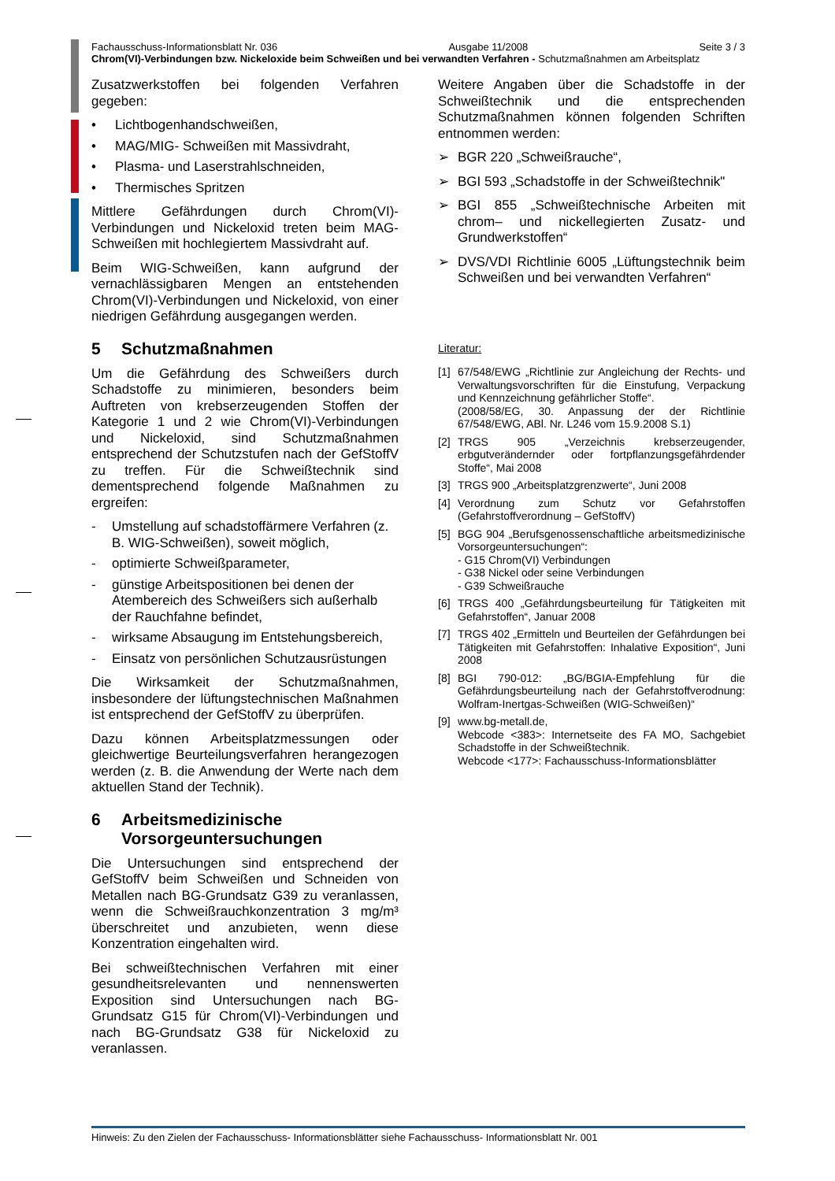Fachausschuss-Informationsblatt Nr. 036 Ausgabe 11/2008 Seite 3 / 3
Chrom(VI)-Verbindungen bzw. Nickeloxide beim Schweißen und bei verwandten Verfahren - Schutzmaßnahmen am Arbeitsplatz
Zusatzwerkstoffen bei folgenden Verfahren gegeben:
• Lichtbogenhandschweißen,
• MAG/MIG- Schweißen mit Massivdraht,
• Plasma- und Laserstrahlschneiden,
• Thermisches Spritzen
Mittlere Gefährdungen durch Chrom(VI)-Verbindungen und Nickeloxid treten beim MAG-Schweißen mit hochlegiertem Massivdraht auf.
Beim WIG-Schweißen, kann aufgrund der vernachlässigbaren Mengen an entstehenden Chrom(VI)-Verbindungen und Nickeloxid, von einer niedrigen Gefährdung ausgegangen werden.
5 Schutzmaßnahmen
Um die Gefährdung des Schweißers durch Schadstoffe zu minimieren, besonders beim Auftreten von krebserzeugenden Stoffen der Kategorie 1 und 2 wie Chrom(VI)-Verbindungen und Nickeloxid, sind Schutzmaßnahmen entsprechend der Schutzstufen nach der GefStoffV zu treffen. Für die Schweißtechnik sind dementsprechend folgende Maßnahmen zu ergreifen:
- Umstellung auf schadstoffärmere Verfahren (z. B. WIG-Schweißen), soweit möglich,
- optimierte Schweißparameter,
- günstige Arbeitspositionen bei denen der Atembereich des Schweißers sich außerhalb der Rauchfahne befindet,
- wirksame Absaugung im Entstehungsbereich,
- Einsatz von persönlichen Schutzausrüstungen
Die Wirksamkeit der Schutzmaßnahmen, insbesondere der lüftungstechnischen Maßnahmen ist entsprechend der GefStoffV zu überprüfen.
Dazu können Arbeitsplatzmessungen oder gleichwertige Beurteilungsverfahren herangezogen werden (z. B. die Anwendung der Werte nach dem aktuellen Stand der Technik).
6 Arbeitsmedizinische Vorsorgeuntersuchungen
Die Untersuchungen sind entsprechend der GefStoffV beim Schweißen und Schneiden von Metallen nach BG-Grundsatz G39 zu veranlassen, wenn die Schweißrauchkonzentration 3 mg/m³ überschreitet und anzubieten, wenn diese Konzentration eingehalten wird.
Bei schweißtechnischen Verfahren mit einer gesundheitsrelevanten und nennenswerten Exposition sind Untersuchungen nach BG-Grundsatz G15 für Chrom(VI)-Verbindungen und nach BG-Grundsatz G38 für Nickeloxid zu veranlassen.
Weitere Angaben über die Schadstoffe in der Schweißtechnik und die entsprechenden Schutzmaßnahmen können folgenden Schriften entnommen werden:
➢ BGR 220 „Schweißrauche“,
➢ BGI 593 „Schadstoffe in der Schweißtechnik"
➢ BGI 855 „Schweißtechnische Arbeiten mit chrom– und nickellegierten Zusatz- und Grundwerkstoffen“
➢ DVS/VDI Richtlinie 6005 „Lüftungstechnik beim Schweißen und bei verwandten Verfahren“
Literatur:
[1] 67/548/EWG „Richtlinie zur Angleichung der Rechts- und Verwaltungsvorschriften für die Einstufung, Verpackung und Kennzeichnung gefährlicher Stoffe“.
(2008/58/EG, 30. Anpassung der der Richtlinie 67/548/EWG, ABl. Nr. L246 vom 15.9.2008 S.1)
[2] TRGS 905 „Verzeichnis krebserzeugender, erbgutverändernder oder fortpflanzungsgefährdender Stoffe“, Mai 2008
[3] TRGS 900 „Arbeitsplatzgrenzwerte“, Juni 2008
[4] Verordnung zum Schutz vor Gefahrstoffen (Gefahrstoffverordnung – GefStoffV)
[5] BGG 904 „Berufsgenossenschaftliche arbeitsmedizinische Vorsorgeuntersuchungen“:
- G15 Chrom(VI) Verbindungen
- G38 Nickel oder seine Verbindungen
- G39 Schweißrauche
[6] TRGS 400 „Gefährdungsbeurteilung für Tätigkeiten mit Gefahrstoffen“, Januar 2008
[7] TRGS 402 „Ermitteln und Beurteilen der Gefährdungen bei Tätigkeiten mit Gefahrstoffen: Inhalative Exposition“, Juni 2008
[8] BGI 790-012: „BG/BGIA-Empfehlung für die Gefährdungsbeurteilung nach der Gefahrstoffverodnung: Wolfram-Inertgas-Schweißen (WIG-Schweißen)“
[9] www.bg-metall.de,
Webcode <383>: Internetseite des FA MO, Sachgebiet Schadstoffe in der Schweißtechnik.
Webcode <177>: Fachausschuss-Informationsblätter
Hinweis: Zu den Zielen der Fachausschuss- Informationsblätter siehe Fachausschuss- Informationsblatt Nr. 001